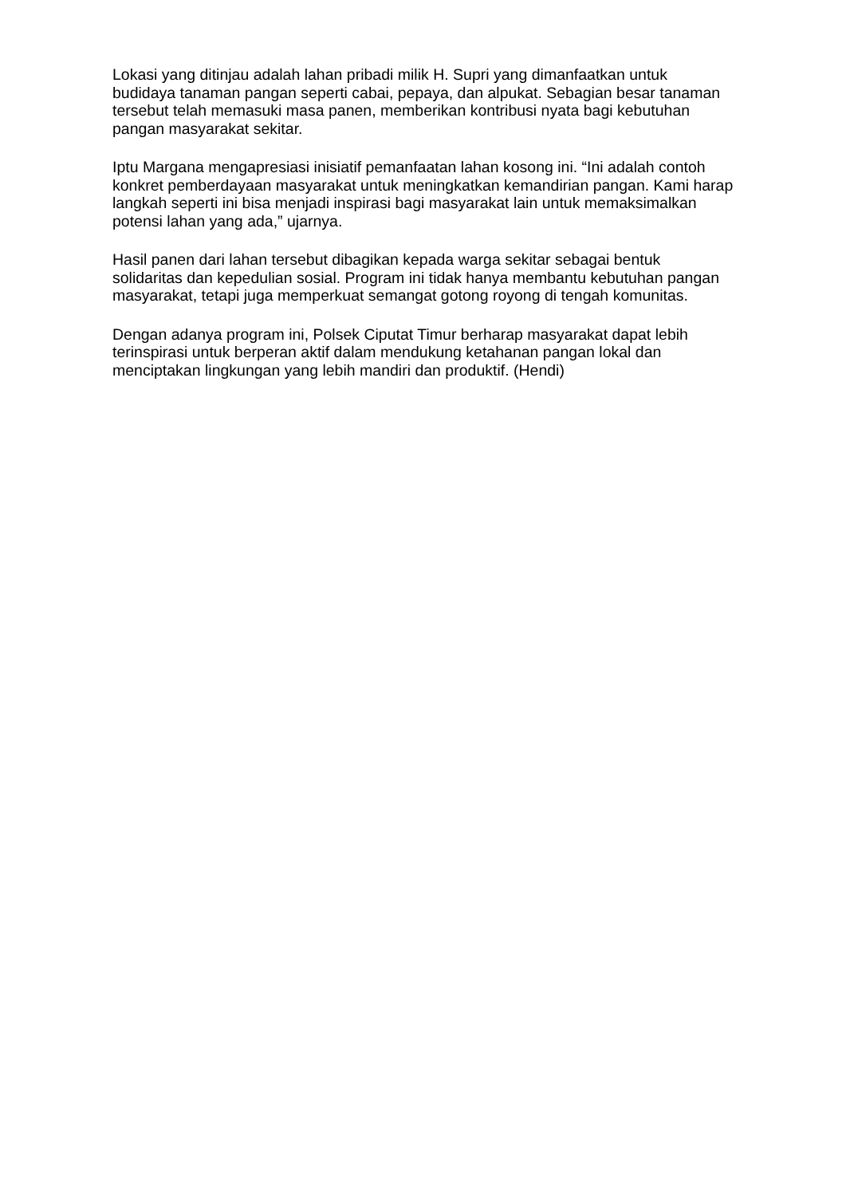Lokasi yang ditinjau adalah lahan pribadi milik H. Supri yang dimanfaatkan untuk budidaya tanaman pangan seperti cabai, pepaya, dan alpukat. Sebagian besar tanaman tersebut telah memasuki masa panen, memberikan kontribusi nyata bagi kebutuhan pangan masyarakat sekitar.
Iptu Margana mengapresiasi inisiatif pemanfaatan lahan kosong ini. “Ini adalah contoh konkret pemberdayaan masyarakat untuk meningkatkan kemandirian pangan. Kami harap langkah seperti ini bisa menjadi inspirasi bagi masyarakat lain untuk memaksimalkan potensi lahan yang ada,” ujarnya.
Hasil panen dari lahan tersebut dibagikan kepada warga sekitar sebagai bentuk solidaritas dan kepedulian sosial. Program ini tidak hanya membantu kebutuhan pangan masyarakat, tetapi juga memperkuat semangat gotong royong di tengah komunitas.
Dengan adanya program ini, Polsek Ciputat Timur berharap masyarakat dapat lebih terinspirasi untuk berperan aktif dalam mendukung ketahanan pangan lokal dan menciptakan lingkungan yang lebih mandiri dan produktif. (Hendi)